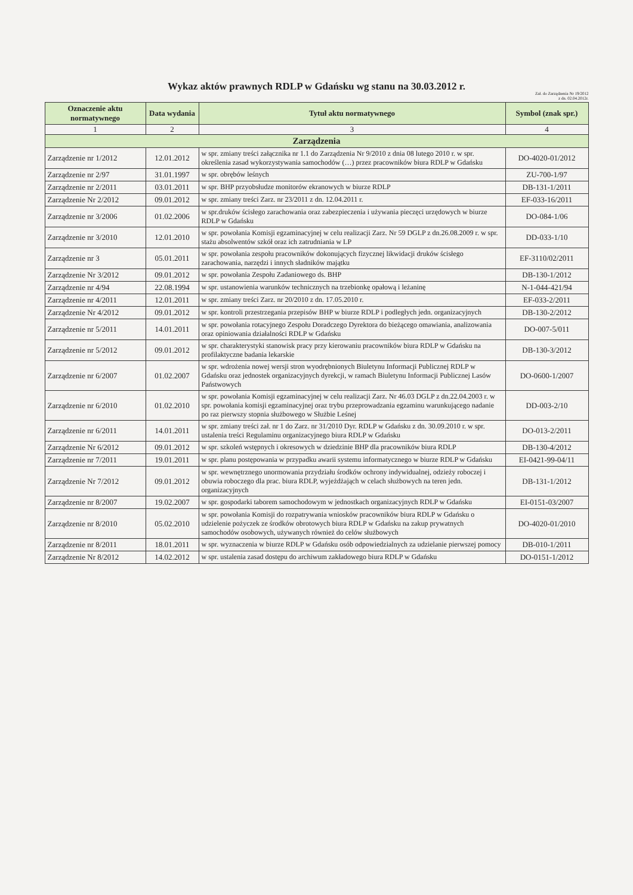Wykaz aktów prawnych RDLP w Gdańsku wg stanu na 30.03.2012 r.
Zał. do Zarządzenia Nr 19/2012
z dn. 02.04.2012r.
| Oznaczenie aktu normatywnego | Data wydania | Tytuł aktu normatywnego | Symbol (znak spr.) |
| --- | --- | --- | --- |
| 1 | 2 | 3 | 4 |
| Zarządzenia | | | |
| Zarządzenie nr 1/2012 | 12.01.2012 | w spr. zmiany treści załącznika nr 1.1 do Zarządzenia Nr 9/2010 z dnia 08 lutego 2010 r. w spr. określenia zasad wykorzystywania samochodów (…) przez pracowników biura RDLP w Gdańsku | DO-4020-01/2012 |
| Zarządzenie nr 2/97 | 31.01.1997 | w spr. obrębów leśnych | ZU-700-1/97 |
| Zarządzenie nr 2/2011 | 03.01.2011 | w spr. BHP przyobsłudze monitorów ekranowych w biurze RDLP | DB-131-1/2011 |
| Zarządzenie Nr 2/2012 | 09.01.2012 | w spr. zmiany treści Zarz. nr 23/2011 z dn. 12.04.2011 r. | EF-033-16/2011 |
| Zarządzenie nr 3/2006 | 01.02.2006 | w spr.druków ścisłego zarachowania oraz zabezpieczenia i używania pieczęci urzędowych w biurze RDLP w Gdańsku | DO-084-1/06 |
| Zarządzenie nr 3/2010 | 12.01.2010 | w spr. powołania Komisji egzaminacyjnej w celu realizacji Zarz. Nr 59 DGLP z dn.26.08.2009 r. w spr. stażu absolwentów szkół oraz ich zatrudniania w LP | DD-033-1/10 |
| Zarządzenie nr 3 | 05.01.2011 | w spr. powołania zespołu pracowników dokonujących fizycznej likwidacji druków ścisłego zarachowania, narzędzi i innych sładników majątku | EF-3110/02/2011 |
| Zarządzenie Nr 3/2012 | 09.01.2012 | w spr. powołania Zespołu Zadaniowego ds. BHP | DB-130-1/2012 |
| Zarządzenie nr 4/94 | 22.08.1994 | w spr. ustanowienia warunków technicznych na trzebionkę opałową i leżaninę | N-1-044-421/94 |
| Zarządzenie nr 4/2011 | 12.01.2011 | w spr. zmiany treści Zarz. nr 20/2010 z dn. 17.05.2010 r. | EF-033-2/2011 |
| Zarządzenie Nr 4/2012 | 09.01.2012 | w spr. kontroli przestrzegania przepisów BHP w biurze RDLP i podległych jedn. organizacyjnych | DB-130-2/2012 |
| Zarządzenie nr 5/2011 | 14.01.2011 | w spr. powołania rotacyjnego Zespołu Doradczego Dyrektora do bieżącego omawiania, analizowania oraz opiniowania działalności RDLP w Gdańsku | DO-007-5/011 |
| Zarządzenie nr 5/2012 | 09.01.2012 | w spr. charakterystyki stanowisk pracy przy kierowaniu pracowników biura RDLP w Gdańsku na profilaktyczne badania lekarskie | DB-130-3/2012 |
| Zarządzenie nr 6/2007 | 01.02.2007 | w spr. wdrożenia nowej wersji stron wyodrębnionych Biuletynu Informacji Publicznej RDLP w Gdańsku oraz jednostek organizacyjnych dyrekcji, w ramach Biuletynu Informacji Publicznej Lasów Państwowych | DO-0600-1/2007 |
| Zarządzenie nr 6/2010 | 01.02.2010 | w spr. powołania Komisji egzaminacyjnej w celu realizacji Zarz. Nr 46.03 DGLP z dn.22.04.2003 r. w spr. powołania komisji egzaminacyjnej oraz trybu przeprowadzania egzaminu warunkującego nadanie po raz pierwszy stopnia służbowego w Służbie Leśnej | DD-003-2/10 |
| Zarządzenie nr 6/2011 | 14.01.2011 | w spr. zmiany treści zał. nr 1 do Zarz. nr 31/2010 Dyr. RDLP w Gdańsku z dn. 30.09.2010 r. w spr. ustalenia treści Regulaminu organizacyjnego biura RDLP w Gdańsku | DO-013-2/2011 |
| Zarządzenie Nr 6/2012 | 09.01.2012 | w spr. szkoleń wstępnych i okresowych w dziedzinie BHP dla pracowników biura RDLP | DB-130-4/2012 |
| Zarządzenie nr 7/2011 | 19.01.2011 | w spr. planu postępowania w przypadku awarii systemu informatycznego w biurze RDLP w Gdańsku | EI-0421-99-04/11 |
| Zarządzenie Nr 7/2012 | 09.01.2012 | w spr. wewnętrznego unormowania przydziału środków ochrony indywidualnej, odzieży roboczej i obuwia roboczego dla prac. biura RDLP, wyjeżdżająch w celach służbowych na teren jedn. organizacyjnych | DB-131-1/2012 |
| Zarządzenie nr 8/2007 | 19.02.2007 | w spr. gospodarki taborem samochodowym w jednostkach organizacyjnych RDLP w Gdańsku | EI-0151-03/2007 |
| Zarządzenie nr 8/2010 | 05.02.2010 | w spr. powołania Komisji do rozpatrywania wniosków pracowników biura RDLP w Gdańsku o udzielenie pożyczek ze środków obrotowych biura RDLP w Gdańsku na zakup prywatnych samochodów osobowych, używanych również do celów służbowych | DO-4020-01/2010 |
| Zarządzenie nr 8/2011 | 18.01.2011 | w spr. wyznaczenia w biurze RDLP w Gdańsku osób odpowiedzialnych za udzielanie pierwszej pomocy | DB-010-1/2011 |
| Zarządzenie Nr 8/2012 | 14.02.2012 | w spr. ustalenia zasad dostępu do archiwum zakładowego biura RDLP w Gdańsku | DO-0151-1/2012 |